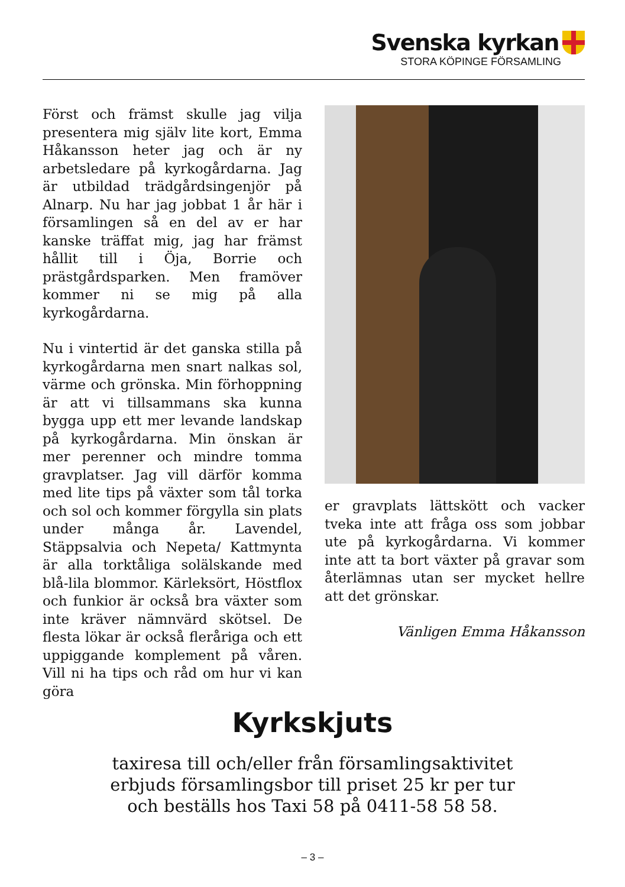Svenska kyrkan
STORA KÖPINGE FÖRSAMLING
Först och främst skulle jag vilja presentera mig själv lite kort, Emma Håkansson heter jag och är ny arbetsledare på kyrkogårdarna. Jag är utbildad trädgårdsingenjör på Alnarp. Nu har jag jobbat 1 år här i församlingen så en del av er har kanske träffat mig, jag har främst hållit till i Öja, Borrie och prästgårdsparken. Men framöver kommer ni se mig på alla kyrkogårdarna.
Nu i vintertid är det ganska stilla på kyrkogårdarna men snart nalkas sol, värme och grönska. Min förhoppning är att vi tillsammans ska kunna bygga upp ett mer levande landskap på kyrkogårdarna. Min önskan är mer perenner och mindre tomma gravplatser. Jag vill därför komma med lite tips på växter som tål torka och sol och kommer förgylla sin plats under många år. Lavendel, Stäppsalvia och Nepeta/ Kattmynta är alla torktåliga solälskande med blå-lila blommor. Kärleksört, Höstflox och funkior är också bra växter som inte kräver nämnvärd skötsel. De flesta lökar är också fleråriga och ett uppiggande komplement på våren. Vill ni ha tips och råd om hur vi kan göra
er gravplats lättskött och vacker tveka inte att fråga oss som jobbar ute på kyrkogårdarna. Vi kommer inte att ta bort växter på gravar som återlämnas utan ser mycket hellre att det grönskar.
Vänligen Emma Håkansson
Kyrkskjuts
taxiresa till och/eller från församlingsaktivitet
erbjuds församlingsbor till priset 25 kr per tur
och beställs hos Taxi 58 på 0411-58 58 58.
– 3 –